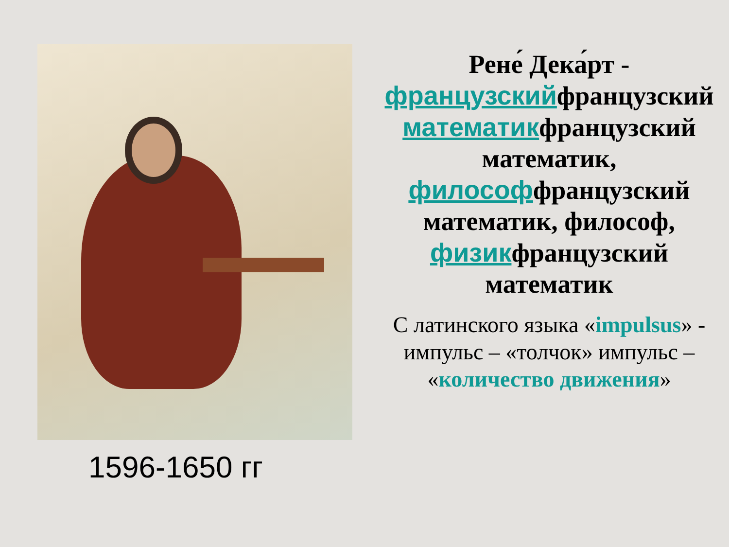1596-1650 гг
Рене́ Дека́рт - французскийфранцузский математикфранцузский математик, философфранцузский математик, философ, физикфранцузский математик
С латинского языка «impulsus» - импульс – «толчок» импульс – «количество движения»